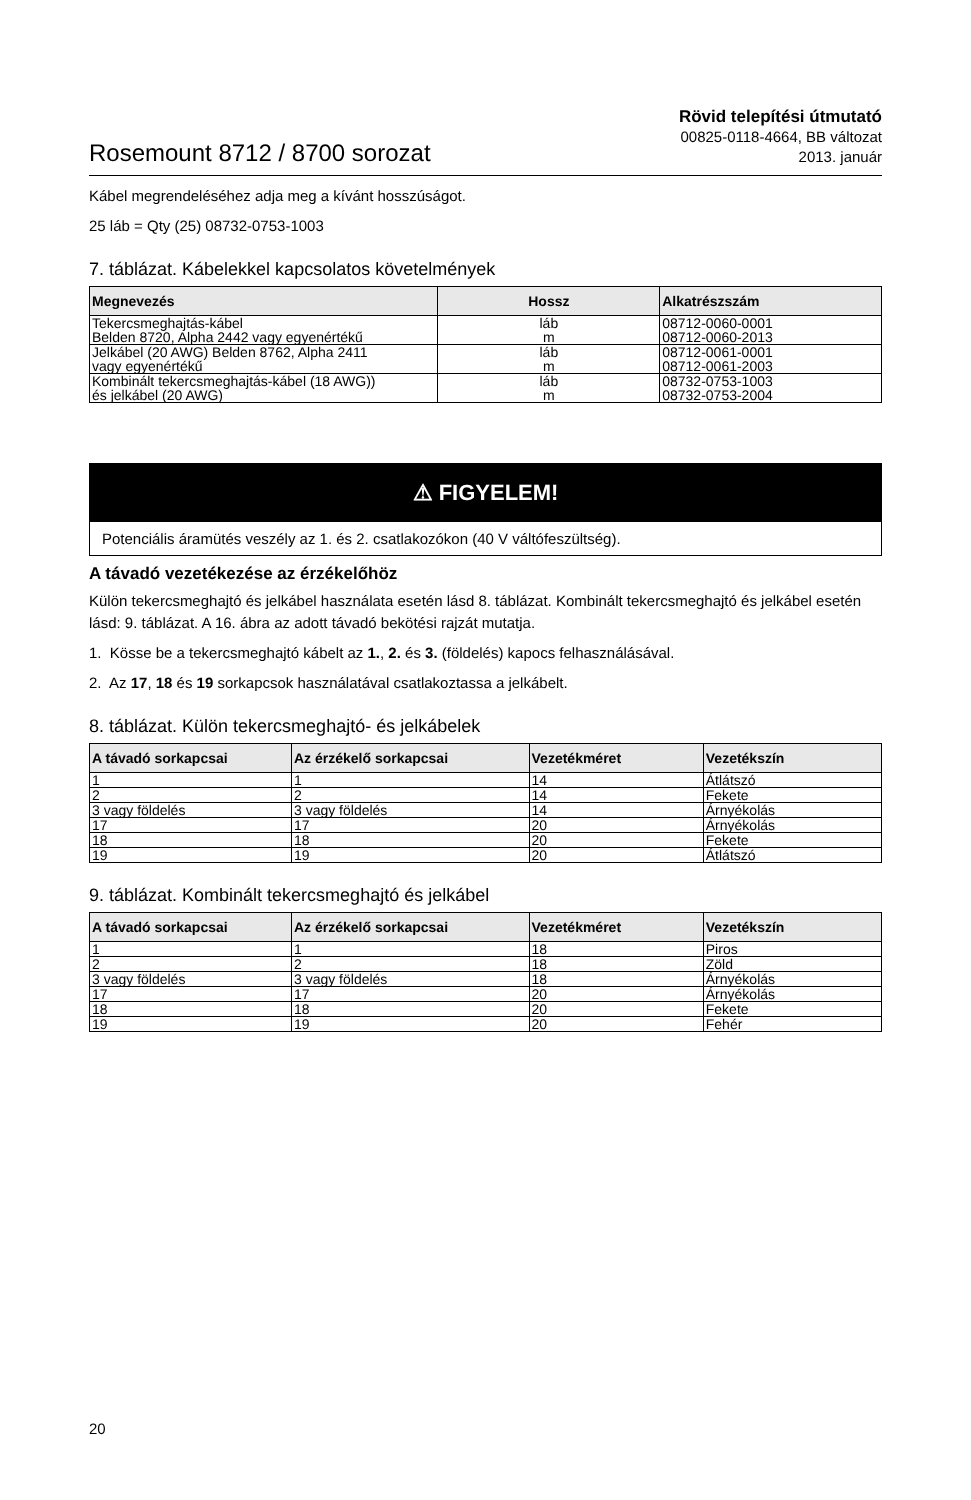Rosemount 8712 / 8700 sorozat
Rövid telepítési útmutató
00825-0118-4664, BB változat
2013. január
Kábel megrendeléséhez adja meg a kívánt hosszúságot.
25 láb = Qty (25) 08732-0753-1003
7. táblázat. Kábelekkel kapcsolatos követelmények
| Megnevezés | Hossz | Alkatrészszám |
| --- | --- | --- |
| Tekercsmeghajtás-kábel Belden 8720, Alpha 2442 vagy egyenértékű | láb m | 08712-0060-0001 08712-0060-2013 |
| Jelkábel (20 AWG) Belden 8762, Alpha 2411 vagy egyenértékű | láb m | 08712-0061-0001 08712-0061-2003 |
| Kombinált tekercsmeghajtás-kábel (18 AWG)) és jelkábel (20 AWG) | láb m | 08732-0753-1003 08732-0753-2004 |
⚠ FIGYELEM!
Potenciális áramütés veszély az 1. és 2. csatlakozókon (40 V váltófeszültség).
A távadó vezetékezése az érzékelőhöz
Külön tekercsmeghajtó és jelkábel használata esetén lásd 8. táblázat. Kombinált tekercsmeghajtó és jelkábel esetén lásd: 9. táblázat. A 16. ábra az adott távadó bekötési rajzát mutatja.
1. Kösse be a tekercsmeghajtó kábelt az 1., 2. és 3. (földelés) kapocs felhasználásával.
2. Az 17, 18 és 19 sorkapcsok használatával csatlakoztassa a jelkábelt.
8. táblázat. Külön tekercsmeghajtó- és jelkábelek
| A távadó sorkapcsai | Az érzékelő sorkapcsai | Vezetékméret | Vezetékszín |
| --- | --- | --- | --- |
| 1 | 1 | 14 | Átlátszó |
| 2 | 2 | 14 | Fekete |
| 3 vagy földelés | 3 vagy földelés | 14 | Árnyékolás |
| 17 | 17 | 20 | Árnyékolás |
| 18 | 18 | 20 | Fekete |
| 19 | 19 | 20 | Átlátszó |
9. táblázat. Kombinált tekercsmeghajtó és jelkábel
| A távadó sorkapcsai | Az érzékelő sorkapcsai | Vezetékméret | Vezetékszín |
| --- | --- | --- | --- |
| 1 | 1 | 18 | Piros |
| 2 | 2 | 18 | Zöld |
| 3 vagy földelés | 3 vagy földelés | 18 | Árnyékolás |
| 17 | 17 | 20 | Árnyékolás |
| 18 | 18 | 20 | Fekete |
| 19 | 19 | 20 | Fehér |
20